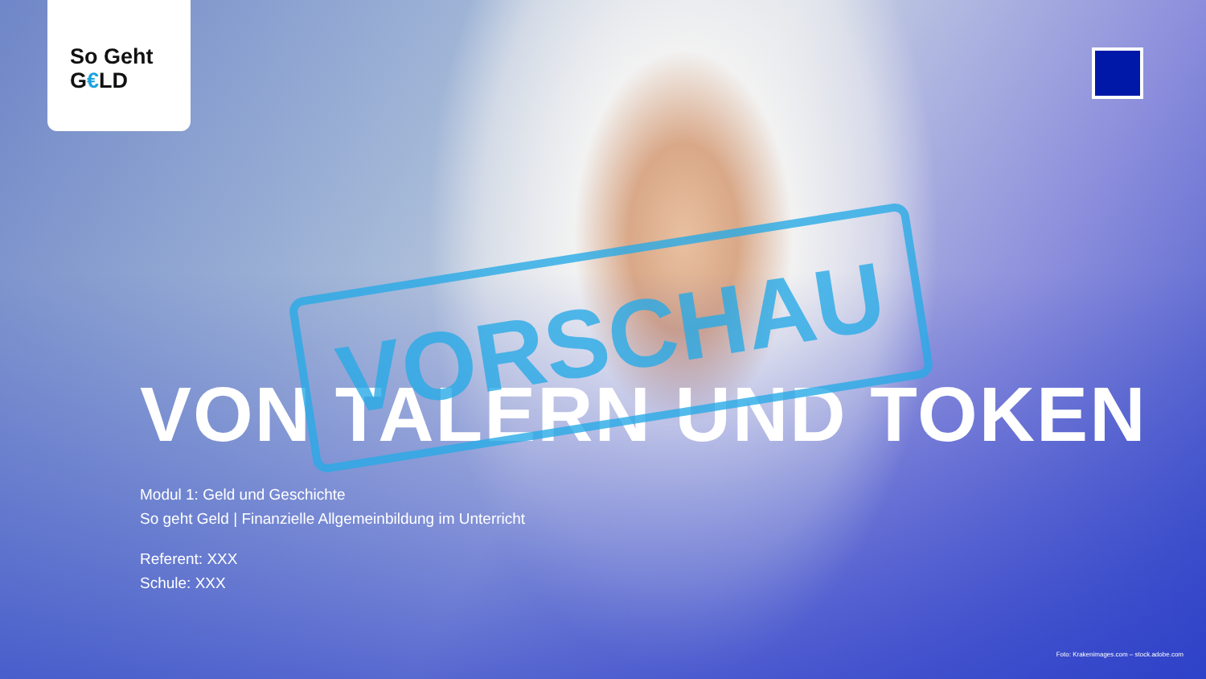So Geht
G€LD
VON TALERN UND TOKEN
Modul 1: Geld und Geschichte
So geht Geld | Finanzielle Allgemeinbildung im Unterricht
Referent: XXX
Schule: XXX
VORSCHAU
Foto: Krakenimages.com – stock.adobe.com